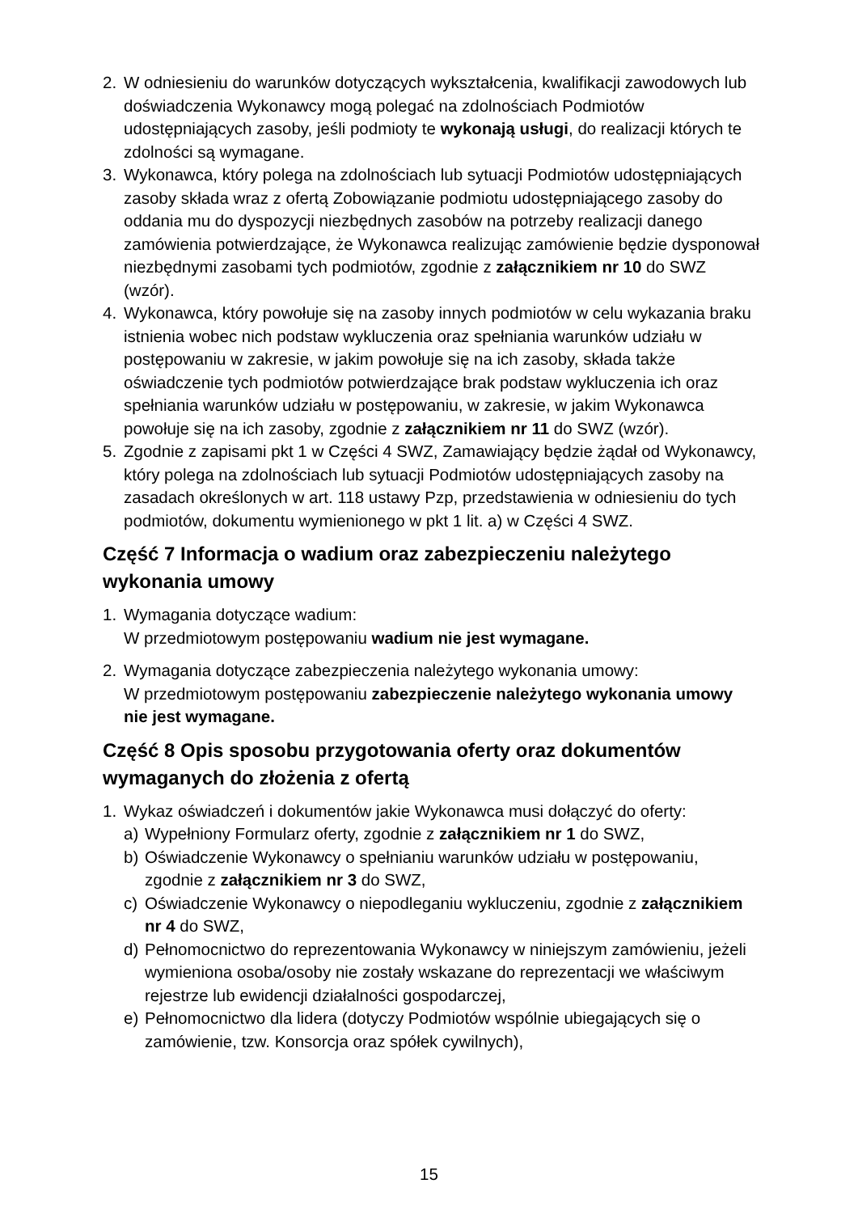2. W odniesieniu do warunków dotyczących wykształcenia, kwalifikacji zawodowych lub doświadczenia Wykonawcy mogą polegać na zdolnościach Podmiotów udostępniających zasoby, jeśli podmioty te wykonają usługi, do realizacji których te zdolności są wymagane.
3. Wykonawca, który polega na zdolnościach lub sytuacji Podmiotów udostępniających zasoby składa wraz z ofertą Zobowiązanie podmiotu udostępniającego zasoby do oddania mu do dyspozycji niezbędnych zasobów na potrzeby realizacji danego zamówienia potwierdzające, że Wykonawca realizując zamówienie będzie dysponował niezbędnymi zasobami tych podmiotów, zgodnie z załącznikiem nr 10 do SWZ (wzór).
4. Wykonawca, który powołuje się na zasoby innych podmiotów w celu wykazania braku istnienia wobec nich podstaw wykluczenia oraz spełniania warunków udziału w postępowaniu w zakresie, w jakim powołuje się na ich zasoby, składa także oświadczenie tych podmiotów potwierdzające brak podstaw wykluczenia ich oraz spełniania warunków udziału w postępowaniu, w zakresie, w jakim Wykonawca powołuje się na ich zasoby, zgodnie z załącznikiem nr 11 do SWZ (wzór).
5. Zgodnie z zapisami pkt 1 w Części 4 SWZ, Zamawiający będzie żądał od Wykonawcy, który polega na zdolnościach lub sytuacji Podmiotów udostępniających zasoby na zasadach określonych w art. 118 ustawy Pzp, przedstawienia w odniesieniu do tych podmiotów, dokumentu wymienionego w pkt 1 lit. a) w Części 4 SWZ.
Część 7 Informacja o wadium oraz zabezpieczeniu należytego wykonania umowy
1. Wymagania dotyczące wadium:
W przedmiotowym postępowaniu wadium nie jest wymagane.
2. Wymagania dotyczące zabezpieczenia należytego wykonania umowy:
W przedmiotowym postępowaniu zabezpieczenie należytego wykonania umowy nie jest wymagane.
Część 8 Opis sposobu przygotowania oferty oraz dokumentów wymaganych do złożenia z ofertą
1. Wykaz oświadczeń i dokumentów jakie Wykonawca musi dołączyć do oferty:
a) Wypełniony Formularz oferty, zgodnie z załącznikiem nr 1 do SWZ,
b) Oświadczenie Wykonawcy o spełnianiu warunków udziału w postępowaniu, zgodnie z załącznikiem nr 3 do SWZ,
c) Oświadczenie Wykonawcy o niepodleganiu wykluczeniu, zgodnie z załącznikiem nr 4 do SWZ,
d) Pełnomocnictwo do reprezentowania Wykonawcy w niniejszym zamówieniu, jeżeli wymieniona osoba/osoby nie zostały wskazane do reprezentacji we właściwym rejestrze lub ewidencji działalności gospodarczej,
e) Pełnomocnictwo dla lidera (dotyczy Podmiotów wspólnie ubiegających się o zamówienie, tzw. Konsorcja oraz spółek cywilnych),
15